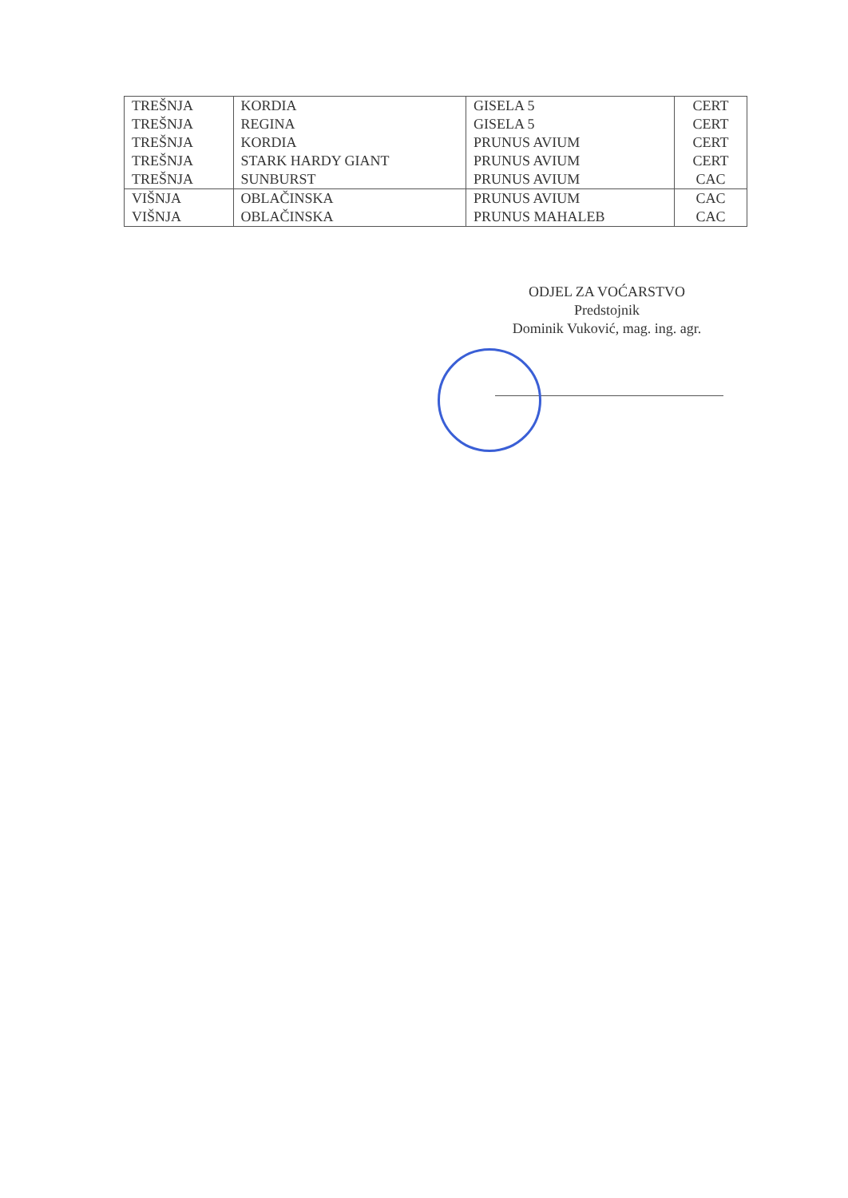| TREŠNJA | KORDIA | GISELA 5 | CERT |
| TREŠNJA | REGINA | GISELA 5 | CERT |
| TREŠNJA | KORDIA | PRUNUS AVIUM | CERT |
| TREŠNJA | STARK HARDY GIANT | PRUNUS AVIUM | CERT |
| TREŠNJA | SUNBURST | PRUNUS AVIUM | CAC |
| VIŠNJA | OBLAČINSKA | PRUNUS AVIUM | CAC |
| VIŠNJA | OBLAČINSKA | PRUNUS MAHALEB | CAC |
ODJEL ZA VOĆARSTVO
Predstojnik
Dominik Vuković, mag. ing. agr.